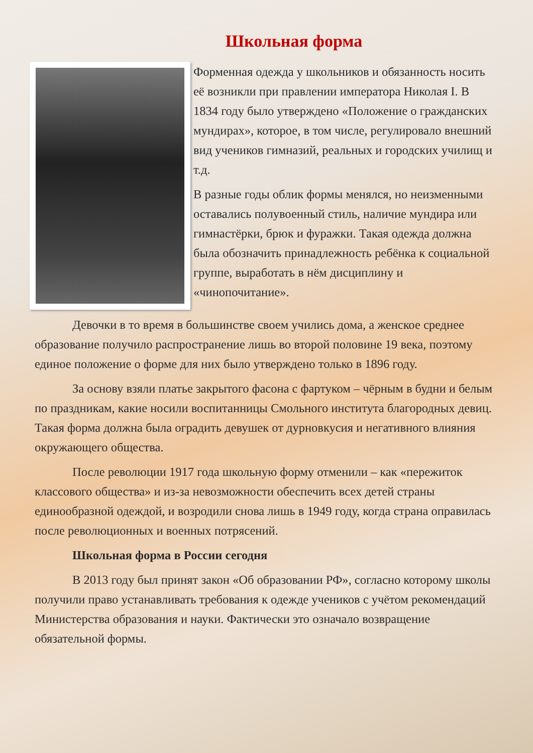Школьная форма
Форменная одежда у школьников и обязанность носить её возникли при правлении императора Николая I. В 1834 году было утверждено «Положение о гражданских мундирах», которое, в том числе, регулировало внешний вид учеников гимназий, реальных и городских училищ и т.д.
В разные годы облик формы менялся, но неизменными оставались полувоенный стиль, наличие мундира или гимнастёрки, брюк и фуражки. Такая одежда должна была обозначить принадлежность ребёнка к социальной группе, выработать в нём дисциплину и «чинопочитание».
Девочки в то время в большинстве своем учились дома, а женское среднее образование получило распространение лишь во второй половине 19 века, поэтому единое положение о форме для них было утверждено только в 1896 году.
За основу взяли платье закрытого фасона с фартуком – чёрным в будни и белым по праздникам, какие носили воспитанницы Смольного института благородных девиц. Такая форма должна была оградить девушек от дурновкусия и негативного влияния окружающего общества.
После революции 1917 года школьную форму отменили – как «пережиток классового общества» и из-за невозможности обеспечить всех детей страны единообразной одеждой, и возродили снова лишь в 1949 году, когда страна оправилась после революционных и военных потрясений.
Школьная форма в России сегодня
В 2013 году был принят закон «Об образовании РФ», согласно которому школы получили право устанавливать требования к одежде учеников с учётом рекомендаций Министерства образования и науки. Фактически это означало возвращение обязательной формы.